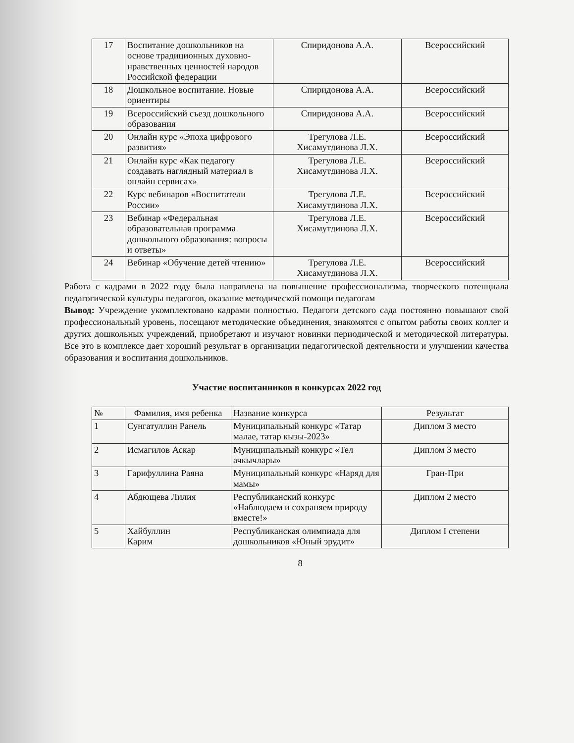| 17 | Воспитание дошкольников на основе традиционных духовно-нравственных ценностей народов Российской федерации | Спиридонова А.А. | Всероссийский |
| 18 | Дошкольное воспитание. Новые ориентиры | Спиридонова А.А. | Всероссийский |
| 19 | Всероссийский съезд дошкольного образования | Спиридонова А.А. | Всероссийский |
| 20 | Онлайн курс «Эпоха цифрового развития» | Трегулова Л.Е. Хисамутдинова Л.Х. | Всероссийский |
| 21 | Онлайн курс «Как педагогу создавать наглядный материал в онлайн сервисах» | Трегулова Л.Е. Хисамутдинова Л.Х. | Всероссийский |
| 22 | Курс вебинаров «Воспитатели России» | Трегулова Л.Е. Хисамутдинова Л.Х. | Всероссийский |
| 23 | Вебинар «Федеральная образовательная программа дошкольного образования: вопросы и ответы» | Трегулова Л.Е. Хисамутдинова Л.Х. | Всероссийский |
| 24 | Вебинар «Обучение детей чтению» | Трегулова Л.Е. Хисамутдинова Л.Х. | Всероссийский |
Работа с кадрами в 2022 году была направлена на повышение профессионализма, творческого потенциала педагогической культуры педагогов, оказание методической помощи педагогам
Вывод: Учреждение укомплектовано кадрами полностью. Педагоги детского сада постоянно повышают свой профессиональный уровень, посещают методические объединения, знакомятся с опытом работы своих коллег и других дошкольных учреждений, приобретают и изучают новинки периодической и методической литературы. Все это в комплексе дает хороший результат в организации педагогической деятельности и улучшении качества образования и воспитания дошкольников.
Участие воспитанников в конкурсах 2022 год
| № | Фамилия, имя ребенка | Название конкурса | Результат |
| --- | --- | --- | --- |
| 1 | Сунгатуллин Ранель | Муниципальный конкурс «Татар малае, татар кызы-2023» | Диплом 3 место |
| 2 | Исмагилов Аскар | Муниципальный конкурс «Тел ачкычлары» | Диплом 3 место |
| 3 | Гарифуллина Раяна | Муниципальный конкурс «Наряд для мамы» | Гран-При |
| 4 | Абдющева Лилия | Республиканский конкурс «Наблюдаем и сохраняем природу вместе!» | Диплом 2 место |
| 5 | Хайбуллин Карим | Республиканская олимпиада для дошкольников «Юный эрудит» | Диплом I степени |
8